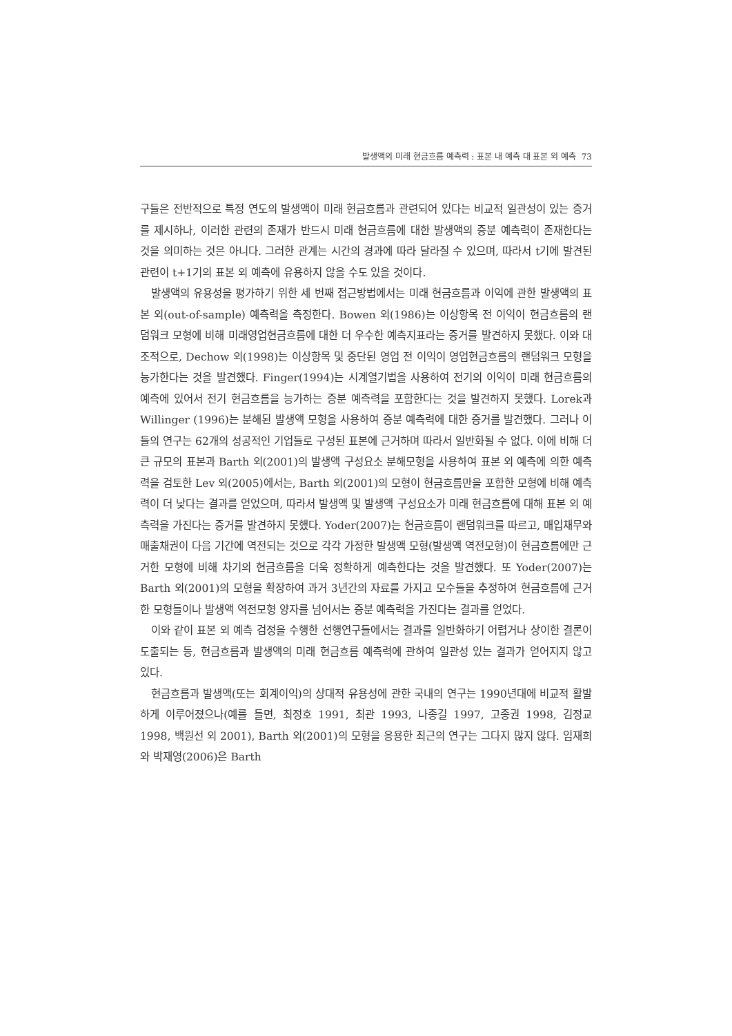발생액의 미래 현금흐름 예측력 : 표본 내 예측 대 표본 외 예측 73
구들은 전반적으로 특정 연도의 발생액이 미래 현금흐름과 관련되어 있다는 비교적 일관성이 있는 증거를 제시하나, 이러한 관련의 존재가 반드시 미래 현금흐름에 대한 발생액의 증분 예측력이 존재한다는 것을 의미하는 것은 아니다. 그러한 관계는 시간의 경과에 따라 달라질 수 있으며, 따라서 t기에 발견된 관련이 t+1기의 표본 외 예측에 유용하지 않을 수도 있을 것이다.
발생액의 유용성을 평가하기 위한 세 번째 접근방법에서는 미래 현금흐름과 이익에 관한 발생액의 표본 외(out-of-sample) 예측력을 측정한다. Bowen 외(1986)는 이상항목 전 이익이 현금흐름의 랜덤워크 모형에 비해 미래영업현금흐름에 대한 더 우수한 예측지표라는 증거를 발견하지 못했다. 이와 대조적으로, Dechow 외(1998)는 이상항목 및 중단된 영업 전 이익이 영업현금흐름의 랜덤워크 모형을 능가한다는 것을 발견했다. Finger(1994)는 시계열기법을 사용하여 전기의 이익이 미래 현금흐름의 예측에 있어서 전기 현금흐름을 능가하는 증분 예측력을 포함한다는 것을 발견하지 못했다. Lorek과 Willinger (1996)는 분해된 발생액 모형을 사용하여 증분 예측력에 대한 증거를 발견했다. 그러나 이들의 연구는 62개의 성공적인 기업들로 구성된 표본에 근거하며 따라서 일반화될 수 없다. 이에 비해 더 큰 규모의 표본과 Barth 외(2001)의 발생액 구성요소 분해모형을 사용하여 표본 외 예측에 의한 예측력을 검토한 Lev 외(2005)에서는, Barth 외(2001)의 모형이 현금흐름만을 포함한 모형에 비해 예측력이 더 낮다는 결과를 얻었으며, 따라서 발생액 및 발생액 구성요소가 미래 현금흐름에 대해 표본 외 예측력을 가진다는 증거를 발견하지 못했다. Yoder(2007)는 현금흐름이 랜덤워크를 따르고, 매입채무와 매출채권이 다음 기간에 역전되는 것으로 각각 가정한 발생액 모형(발생액 역전모형)이 현금흐름에만 근거한 모형에 비해 차기의 현금흐름을 더욱 정확하게 예측한다는 것을 발견했다. 또 Yoder(2007)는 Barth 외(2001)의 모형을 확장하여 과거 3년간의 자료를 가지고 모수들을 추정하여 현금흐름에 근거한 모형들이나 발생액 역전모형 양자를 넘어서는 증분 예측력을 가진다는 결과를 얻었다.
이와 같이 표본 외 예측 검정을 수행한 선행연구들에서는 결과를 일반화하기 어렵거나 상이한 결론이 도출되는 등, 현금흐름과 발생액의 미래 현금흐름 예측력에 관하여 일관성 있는 결과가 얻어지지 않고 있다.
현금흐름과 발생액(또는 회계이익)의 상대적 유용성에 관한 국내의 연구는 1990년대에 비교적 활발하게 이루어졌으나(예를 들면, 최정호 1991, 최관 1993, 나종길 1997, 고종권 1998, 김정교 1998, 백원선 외 2001), Barth 외(2001)의 모형을 응용한 최근의 연구는 그다지 많지 않다. 임재희와 박재영(2006)은 Barth